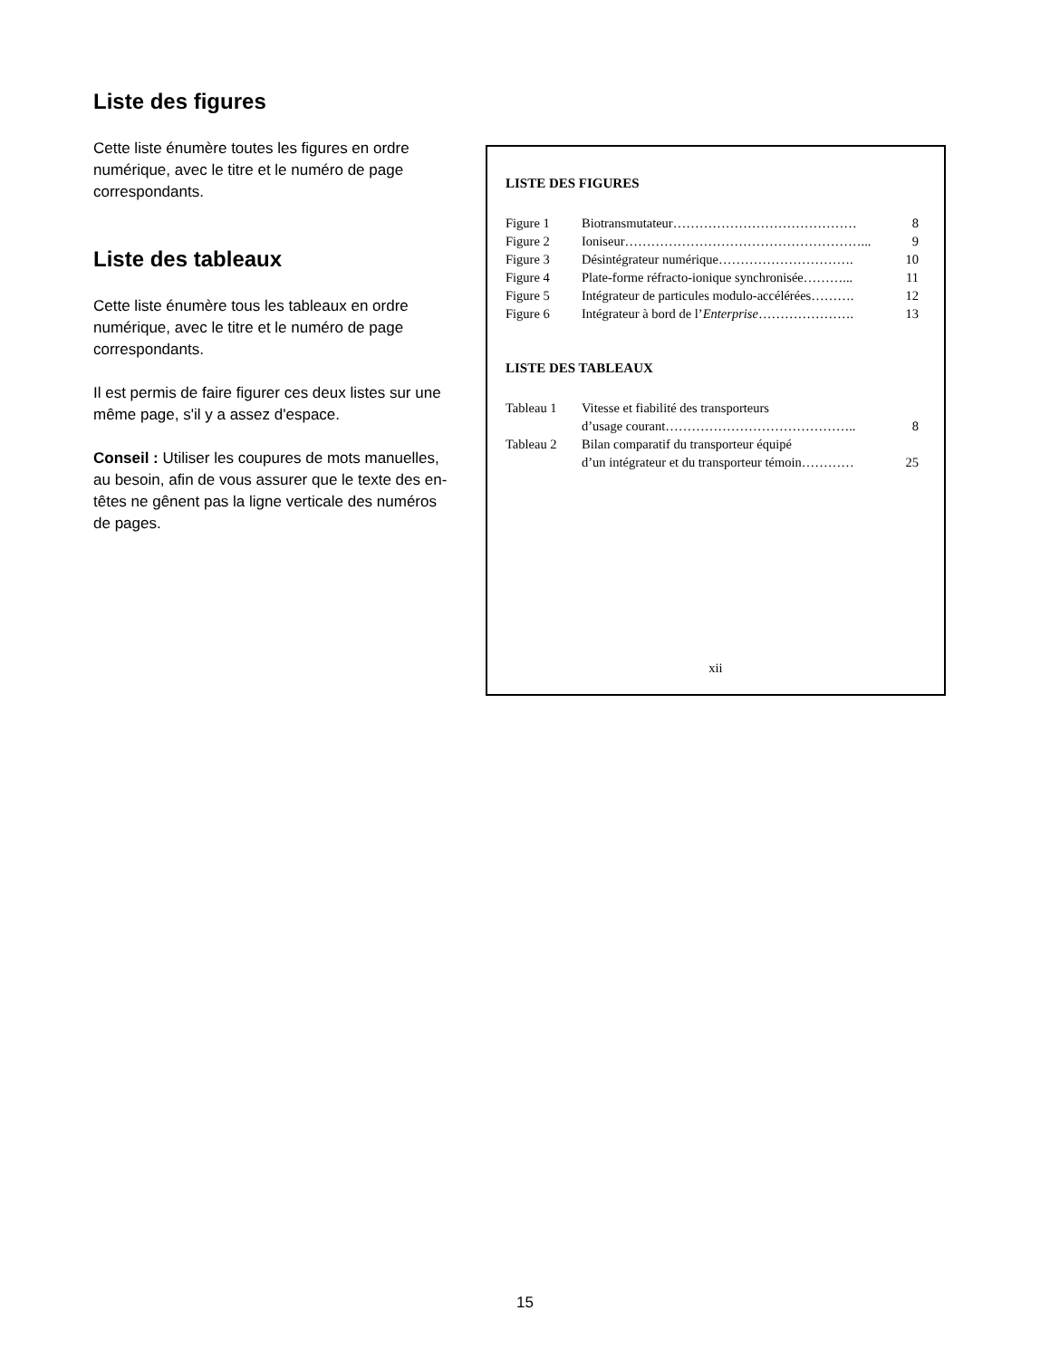Liste des figures
Cette liste énumère toutes les figures en ordre numérique, avec le titre et le numéro de page correspondants.
Liste des tableaux
Cette liste énumère tous les tableaux en ordre numérique, avec le titre et le numéro de page correspondants.
Il est permis de faire figurer ces deux listes sur une même page, s'il y a assez d'espace.
Conseil : Utiliser les coupures de mots manuelles, au besoin, afin de vous assurer que le texte des en-têtes ne gênent pas la ligne verticale des numéros de pages.
LISTE DES FIGURES
| Figure 1 | Biotransmutateur…………………………………… | 8 |
| Figure 2 | Ioniseur………………………………………………... | 9 |
| Figure 3 | Désintégrateur numérique…………………………. | 10 |
| Figure 4 | Plate-forme réfracto-ionique synchronisée………... | 11 |
| Figure 5 | Intégrateur de particules modulo-accélérées………. | 12 |
| Figure 6 | Intégrateur à bord de l’ Enterprise …………………. | 13 |
LISTE DES TABLEAUX
| Tableau 1 | Vitesse et fiabilité des transporteurs d’usage courant…………………………………….. | 8 |
| Tableau 2 | Bilan comparatif du transporteur équipé d’un intégrateur et du transporteur témoin………… | 25 |
xii
15